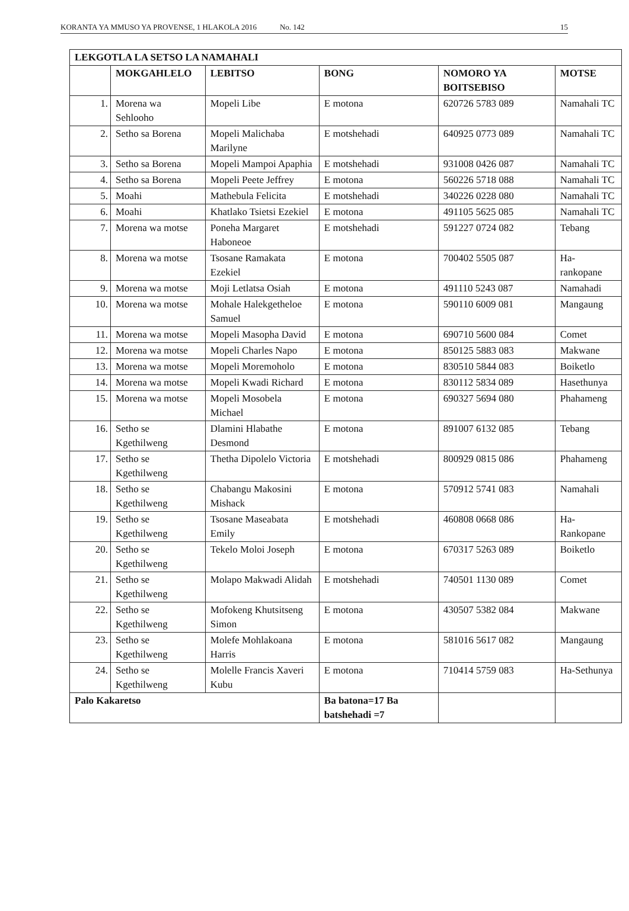KORANTA YA MMUSO YA PROVENSE, 1 HLAKOLA 2016 No. 142 15
| LEKGOTLA LA SETSO LA NAMAHALI | | | | | |
| --- | --- | --- | --- | --- | --- |
| | MOKGAHLELO | LEBITSO | BONG | NOMORO YA BOITSEBISO | MOTSE |
| 1. | Morena wa Sehlooho | Mopeli Libe | E motona | 620726 5783 089 | Namahali TC |
| 2. | Setho sa Borena | Mopeli Malichaba Marilyne | E motshehadi | 640925 0773 089 | Namahali TC |
| 3. | Setho sa Borena | Mopeli Mampoi Apaphia | E motshehadi | 931008 0426 087 | Namahali TC |
| 4. | Setho sa Borena | Mopeli Peete Jeffrey | E motona | 560226 5718 088 | Namahali TC |
| 5. | Moahi | Mathebula Felicita | E motshehadi | 340226 0228 080 | Namahali TC |
| 6. | Moahi | Khatlako Tsietsi Ezekiel | E motona | 491105 5625 085 | Namahali TC |
| 7. | Morena wa motse | Poneha Margaret Haboneoe | E motshehadi | 591227 0724 082 | Tebang |
| 8. | Morena wa motse | Tsosane Ramakata Ezekiel | E motona | 700402 5505 087 | Ha-rankopane |
| 9. | Morena wa motse | Moji Letlatsa Osiah | E motona | 491110 5243 087 | Namahadi |
| 10. | Morena wa motse | Mohale Halekgetheloe Samuel | E motona | 590110 6009 081 | Mangaung |
| 11. | Morena wa motse | Mopeli Masopha David | E motona | 690710 5600 084 | Comet |
| 12. | Morena wa motse | Mopeli Charles Napo | E motona | 850125 5883 083 | Makwane |
| 13. | Morena wa motse | Mopeli Moremoholo | E motona | 830510 5844 083 | Boiketlo |
| 14. | Morena wa motse | Mopeli Kwadi Richard | E motona | 830112 5834 089 | Hasethunya |
| 15. | Morena wa motse | Mopeli Mosobela Michael | E motona | 690327 5694 080 | Phahameng |
| 16. | Setho se Kgethilweng | Dlamini Hlabathe Desmond | E motona | 891007 6132 085 | Tebang |
| 17. | Setho se Kgethilweng | Thetha Dipolelo Victoria | E motshehadi | 800929 0815 086 | Phahameng |
| 18. | Setho se Kgethilweng | Chabangu Makosini Mishack | E motona | 570912 5741 083 | Namahali |
| 19. | Setho se Kgethilweng | Tsosane Maseabata Emily | E motshehadi | 460808 0668 086 | Ha-Rankopane |
| 20. | Setho se Kgethilweng | Tekelo Moloi Joseph | E motona | 670317 5263 089 | Boiketlo |
| 21. | Setho se Kgethilweng | Molapo Makwadi Alidah | E motshehadi | 740501 1130 089 | Comet |
| 22. | Setho se Kgethilweng | Mofokeng Khutsitseng Simon | E motona | 430507 5382 084 | Makwane |
| 23. | Setho se Kgethilweng | Molefe Mohlakoana Harris | E motona | 581016 5617 082 | Mangaung |
| 24. | Setho se Kgethilweng | Molelle Francis Xaveri Kubu | E motona | 710414 5759 083 | Ha-Sethunya |
| Palo Kakaretso | | | Ba batona=17 Ba batshehadi =7 | | |